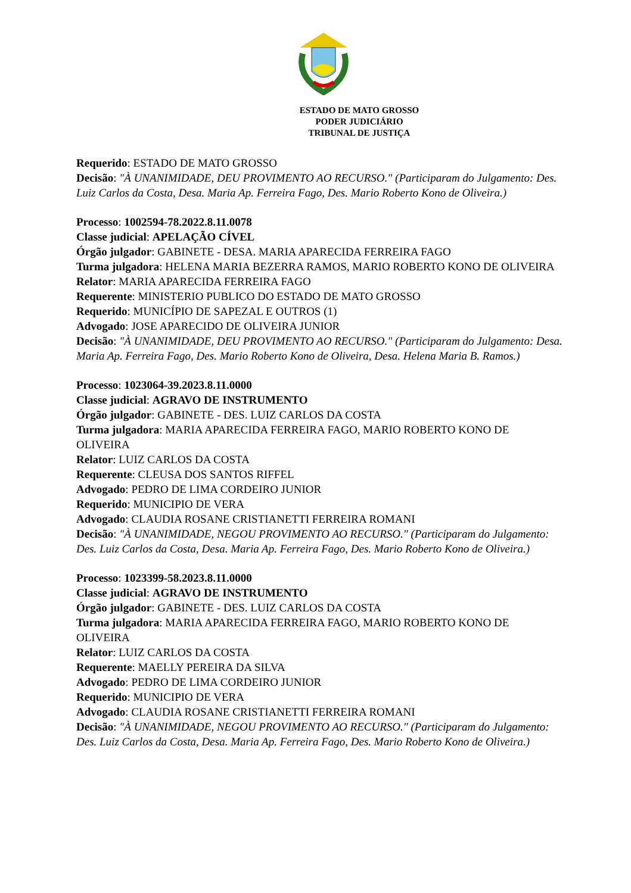ESTADO DE MATO GROSSO
PODER JUDICIÁRIO
TRIBUNAL DE JUSTIÇA
Requerido: ESTADO DE MATO GROSSO
Decisão: "À UNANIMIDADE, DEU PROVIMENTO AO RECURSO." (Participaram do Julgamento: Des. Luiz Carlos da Costa, Desa. Maria Ap. Ferreira Fago, Des. Mario Roberto Kono de Oliveira.)
Processo: 1002594-78.2022.8.11.0078
Classe judicial: APELAÇÃO CÍVEL
Órgão julgador: GABINETE - DESA. MARIA APARECIDA FERREIRA FAGO
Turma julgadora: HELENA MARIA BEZERRA RAMOS, MARIO ROBERTO KONO DE OLIVEIRA
Relator: MARIA APARECIDA FERREIRA FAGO
Requerente: MINISTERIO PUBLICO DO ESTADO DE MATO GROSSO
Requerido: MUNICÍPIO DE SAPEZAL E OUTROS (1)
Advogado: JOSE APARECIDO DE OLIVEIRA JUNIOR
Decisão: "À UNANIMIDADE, DEU PROVIMENTO AO RECURSO." (Participaram do Julgamento: Desa. Maria Ap. Ferreira Fago, Des. Mario Roberto Kono de Oliveira, Desa. Helena Maria B. Ramos.)
Processo: 1023064-39.2023.8.11.0000
Classe judicial: AGRAVO DE INSTRUMENTO
Órgão julgador: GABINETE - DES. LUIZ CARLOS DA COSTA
Turma julgadora: MARIA APARECIDA FERREIRA FAGO, MARIO ROBERTO KONO DE OLIVEIRA
Relator: LUIZ CARLOS DA COSTA
Requerente: CLEUSA DOS SANTOS RIFFEL
Advogado: PEDRO DE LIMA CORDEIRO JUNIOR
Requerido: MUNICIPIO DE VERA
Advogado: CLAUDIA ROSANE CRISTIANETTI FERREIRA ROMANI
Decisão: "À UNANIMIDADE, NEGOU PROVIMENTO AO RECURSO." (Participaram do Julgamento: Des. Luiz Carlos da Costa, Desa. Maria Ap. Ferreira Fago, Des. Mario Roberto Kono de Oliveira.)
Processo: 1023399-58.2023.8.11.0000
Classe judicial: AGRAVO DE INSTRUMENTO
Órgão julgador: GABINETE - DES. LUIZ CARLOS DA COSTA
Turma julgadora: MARIA APARECIDA FERREIRA FAGO, MARIO ROBERTO KONO DE OLIVEIRA
Relator: LUIZ CARLOS DA COSTA
Requerente: MAELLY PEREIRA DA SILVA
Advogado: PEDRO DE LIMA CORDEIRO JUNIOR
Requerido: MUNICIPIO DE VERA
Advogado: CLAUDIA ROSANE CRISTIANETTI FERREIRA ROMANI
Decisão: "À UNANIMIDADE, NEGOU PROVIMENTO AO RECURSO." (Participaram do Julgamento: Des. Luiz Carlos da Costa, Desa. Maria Ap. Ferreira Fago, Des. Mario Roberto Kono de Oliveira.)